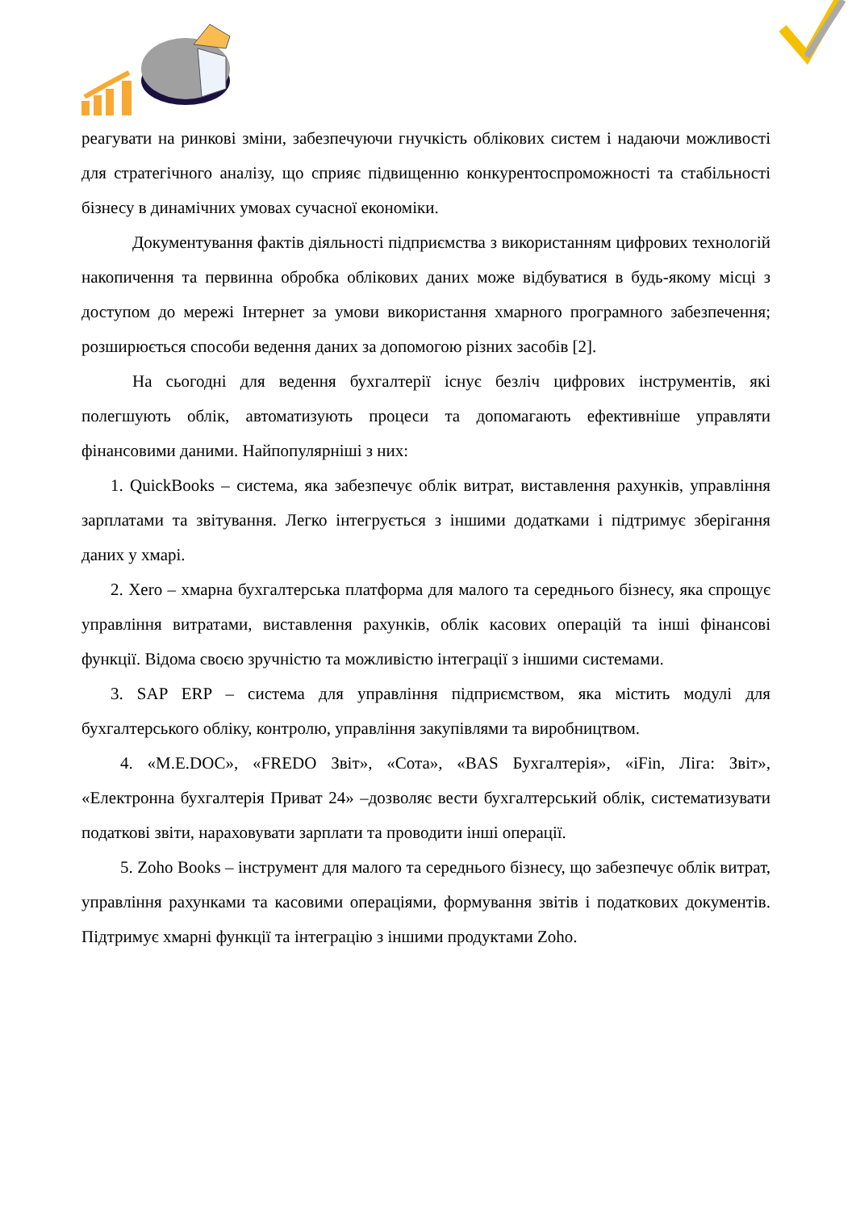реагувати на ринкові зміни, забезпечуючи гнучкість облікових систем і надаючи можливості для стратегічного аналізу, що сприяє підвищенню конкурентоспроможності та стабільності бізнесу в динамічних умовах сучасної економіки.
Документування фактів діяльності підприємства з використанням цифрових технологій накопичення та первинна обробка облікових даних може відбуватися в будь-якому місці з доступом до мережі Інтернет за умови використання хмарного програмного забезпечення; розширюється способи ведення даних за допомогою різних засобів [2].
На сьогодні для ведення бухгалтерії існує безліч цифрових інструментів, які полегшують облік, автоматизують процеси та допомагають ефективніше управляти фінансовими даними. Найпопулярніші з них:
1. QuickBooks – система, яка забезпечує облік витрат, виставлення рахунків, управління зарплатами та звітування. Легко інтегрується з іншими додатками і підтримує зберігання даних у хмарі.
2. Xero – хмарна бухгалтерська платформа для малого та середнього бізнесу, яка спрощує управління витратами, виставлення рахунків, облік касових операцій та інші фінансові функції. Відома своєю зручністю та можливістю інтеграції з іншими системами.
3. SAP ERP – система для управління підприємством, яка містить модулі для бухгалтерського обліку, контролю, управління закупівлями та виробництвом.
4. «M.E.DOC», «FREDO Звіт», «Сота», «BAS Бухгалтерія», «iFin, Ліга: Звіт», «Електронна бухгалтерія Приват 24» –дозволяє вести бухгалтерський облік, систематизувати податкові звіти, нараховувати зарплати та проводити інші операції.
5. Zoho Books – інструмент для малого та середнього бізнесу, що забезпечує облік витрат, управління рахунками та касовими операціями, формування звітів і податкових документів. Підтримує хмарні функції та інтеграцію з іншими продуктами Zoho.